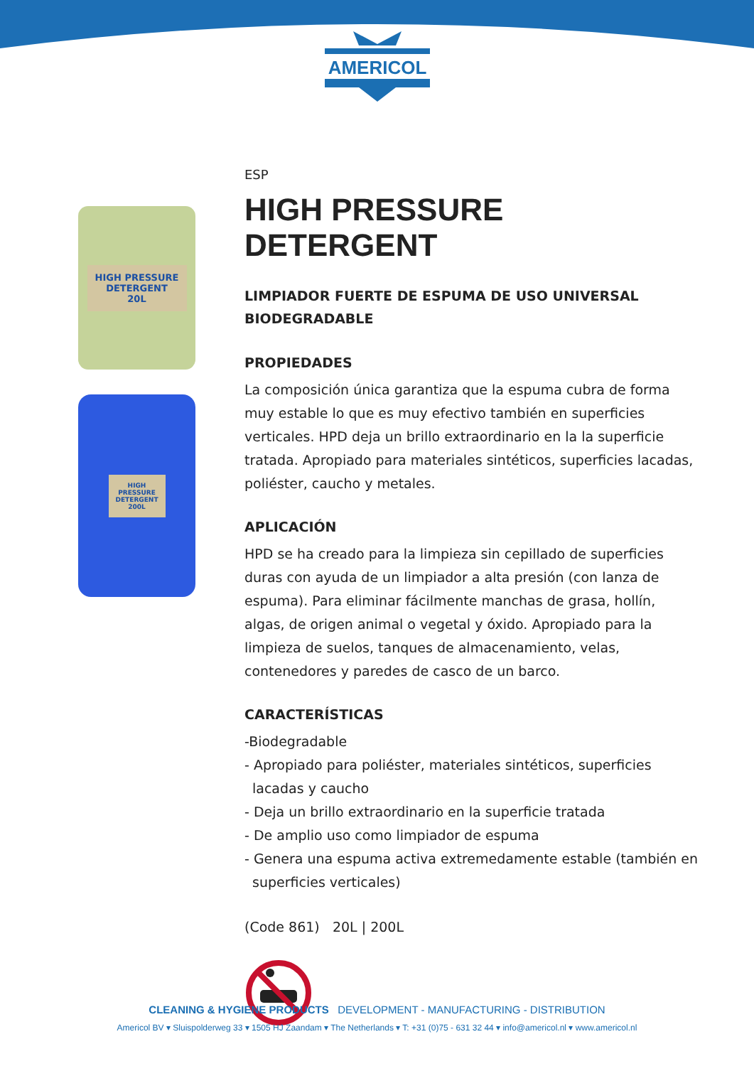AMERICOL
HIGH PRESSURE DETERGENT
20L
HIGH PRESSURE DETERGENT 200L
ESP
HIGH PRESSURE DETERGENT
LIMPIADOR FUERTE DE ESPUMA DE USO UNIVERSAL
BIODEGRADABLE
PROPIEDADES
La composición única garantiza que la espuma cubra de forma muy estable lo que es muy efectivo también en superficies verticales. HPD deja un brillo extraordinario en la la superficie tratada. Apropiado para materiales sintéticos, superficies lacadas, poliéster, caucho y metales.
APLICACIÓN
HPD se ha creado para la limpieza sin cepillado de superficies duras con ayuda de un limpiador a alta presión (con lanza de espuma). Para eliminar fácilmente manchas de grasa, hollín, algas, de origen animal o vegetal y óxido. Apropiado para la limpieza de suelos, tanques de almacenamiento, velas, contenedores y paredes de casco de un barco.
CARACTERÍSTICAS
-Biodegradable
- Apropiado para poliéster, materiales sintéticos, superficies lacadas y caucho
- Deja un brillo extraordinario en la superficie tratada
- De amplio uso como limpiador de espuma
- Genera una espuma activa extremedamente estable (también en superficies verticales)
(Code 861) 20L | 200L
CLEANING & HYGIENE PRODUCTS DEVELOPMENT - MANUFACTURING - DISTRIBUTION
Americol BV ▾ Sluispolderweg 33 ▾ 1505 HJ Zaandam ▾ The Netherlands ▾ T: +31 (0)75 - 631 32 44 ▾ info@americol.nl ▾ www.americol.nl